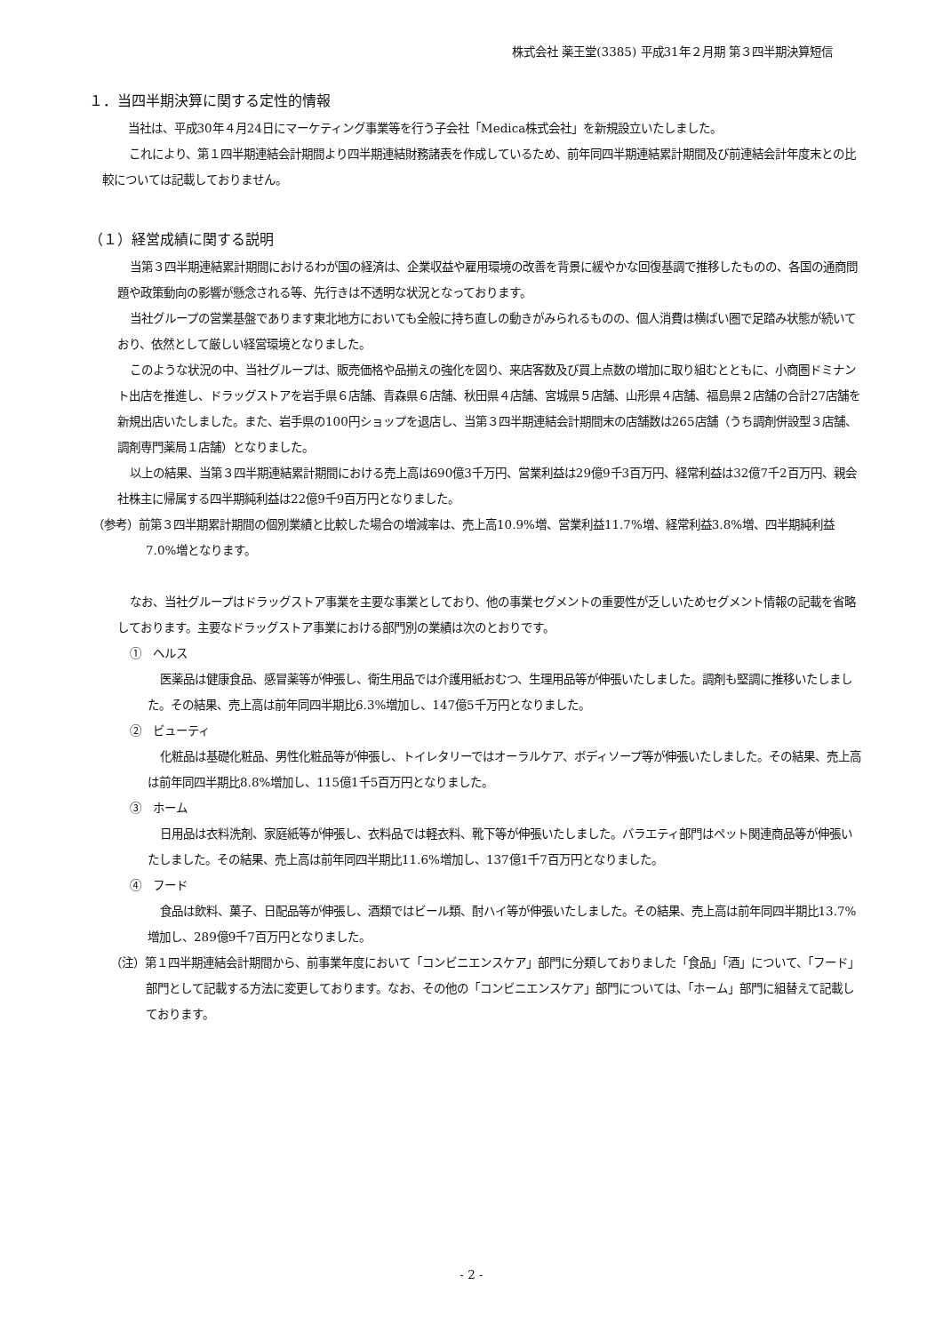株式会社 薬王堂(3385) 平成31年２月期 第３四半期決算短信
１．当四半期決算に関する定性的情報
当社は、平成30年４月24日にマーケティング事業等を行う子会社「Medica株式会社」を新規設立いたしました。
これにより、第１四半期連結会計期間より四半期連結財務諸表を作成しているため、前年同四半期連結累計期間及び前連結会計年度末との比較については記載しておりません。
（１）経営成績に関する説明
当第３四半期連結累計期間におけるわが国の経済は、企業収益や雇用環境の改善を背景に緩やかな回復基調で推移したものの、各国の通商問題や政策動向の影響が懸念される等、先行きは不透明な状況となっております。
当社グループの営業基盤であります東北地方においても全般に持ち直しの動きがみられるものの、個人消費は横ばい圏で足踏み状態が続いており、依然として厳しい経営環境となりました。
このような状況の中、当社グループは、販売価格や品揃えの強化を図り、来店客数及び買上点数の増加に取り組むとともに、小商圏ドミナント出店を推進し、ドラッグストアを岩手県６店舗、青森県６店舗、秋田県４店舗、宮城県５店舗、山形県４店舗、福島県２店舗の合計27店舗を新規出店いたしました。また、岩手県の100円ショップを退店し、当第３四半期連結会計期間末の店舗数は265店舗（うち調剤併設型３店舗、調剤専門薬局１店舗）となりました。
以上の結果、当第３四半期連結累計期間における売上高は690億3千万円、営業利益は29億9千3百万円、経常利益は32億7千2百万円、親会社株主に帰属する四半期純利益は22億9千9百万円となりました。
（参考）前第３四半期累計期間の個別業績と比較した場合の増減率は、売上高10.9%増、営業利益11.7%増、経常利益3.8%増、四半期純利益7.0%増となります。
なお、当社グループはドラッグストア事業を主要な事業としており、他の事業セグメントの重要性が乏しいためセグメント情報の記載を省略しております。主要なドラッグストア事業における部門別の業績は次のとおりです。
①　ヘルス
医薬品は健康食品、感冒薬等が伸張し、衛生用品では介護用紙おむつ、生理用品等が伸張いたしました。調剤も堅調に推移いたしました。その結果、売上高は前年同四半期比6.3%増加し、147億5千万円となりました。
②　ビューティ
化粧品は基礎化粧品、男性化粧品等が伸張し、トイレタリーではオーラルケア、ボディソープ等が伸張いたしました。その結果、売上高は前年同四半期比8.8%増加し、115億1千5百万円となりました。
③　ホーム
日用品は衣料洗剤、家庭紙等が伸張し、衣料品では軽衣料、靴下等が伸張いたしました。バラエティ部門はペット関連商品等が伸張いたしました。その結果、売上高は前年同四半期比11.6%増加し、137億1千7百万円となりました。
④　フード
食品は飲料、菓子、日配品等が伸張し、酒類ではビール類、酎ハイ等が伸張いたしました。その結果、売上高は前年同四半期比13.7%増加し、289億9千7百万円となりました。
（注）第１四半期連結会計期間から、前事業年度において「コンビニエンスケア」部門に分類しておりました「食品」「酒」について、「フード」部門として記載する方法に変更しております。なお、その他の「コンビニエンスケア」部門については、「ホーム」部門に組替えて記載しております。
- 2 -